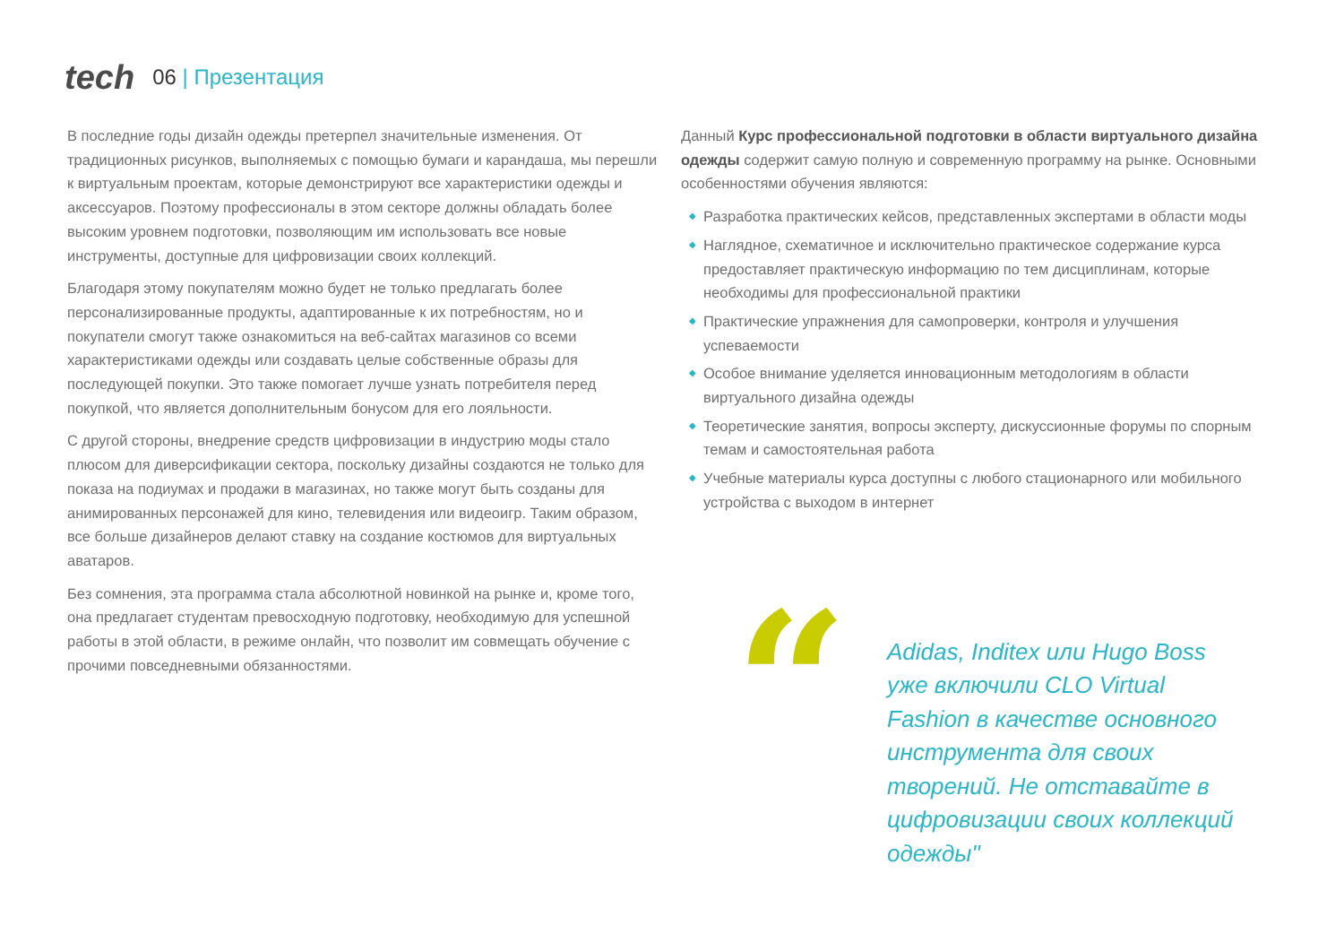tech
06 | Презентация
В последние годы дизайн одежды претерпел значительные изменения. От традиционных рисунков, выполняемых с помощью бумаги и карандаша, мы перешли к виртуальным проектам, которые демонстрируют все характеристики одежды и аксессуаров. Поэтому профессионалы в этом секторе должны обладать более высоким уровнем подготовки, позволяющим им использовать все новые инструменты, доступные для цифровизации своих коллекций.
Благодаря этому покупателям можно будет не только предлагать более персонализированные продукты, адаптированные к их потребностям, но и покупатели смогут также ознакомиться на веб-сайтах магазинов со всеми характеристиками одежды или создавать целые собственные образы для последующей покупки. Это также помогает лучше узнать потребителя перед покупкой, что является дополнительным бонусом для его лояльности.
С другой стороны, внедрение средств цифровизации в индустрию моды стало плюсом для диверсификации сектора, поскольку дизайны создаются не только для показа на подиумах и продажи в магазинах, но также могут быть созданы для анимированных персонажей для кино, телевидения или видеоигр. Таким образом, все больше дизайнеров делают ставку на создание костюмов для виртуальных аватаров.
Без сомнения, эта программа стала абсолютной новинкой на рынке и, кроме того, она предлагает студентам превосходную подготовку, необходимую для успешной работы в этой области, в режиме онлайн, что позволит им совмещать обучение с прочими повседневными обязанностями.
Данный Курс профессиональной подготовки в области виртуального дизайна одежды содержит самую полную и современную программу на рынке. Основными особенностями обучения являются:
◆ Разработка практических кейсов, представленных экспертами в области моды
◆ Наглядное, схематичное и исключительно практическое содержание курса предоставляет практическую информацию по тем дисциплинам, которые необходимы для профессиональной практики
◆ Практические упражнения для самопроверки, контроля и улучшения успеваемости
◆ Особое внимание уделяется инновационным методологиям в области виртуального дизайна одежды
◆ Теоретические занятия, вопросы эксперту, дискуссионные форумы по спорным темам и самостоятельная работа
◆ Учебные материалы курса доступны с любого стационарного или мобильного устройства с выходом в интернет
“
Adidas, Inditex или Hugo Boss уже включили CLO Virtual Fashion в качестве основного инструмента для своих творений. Не отставайте в цифровизации своих коллекций одежды"